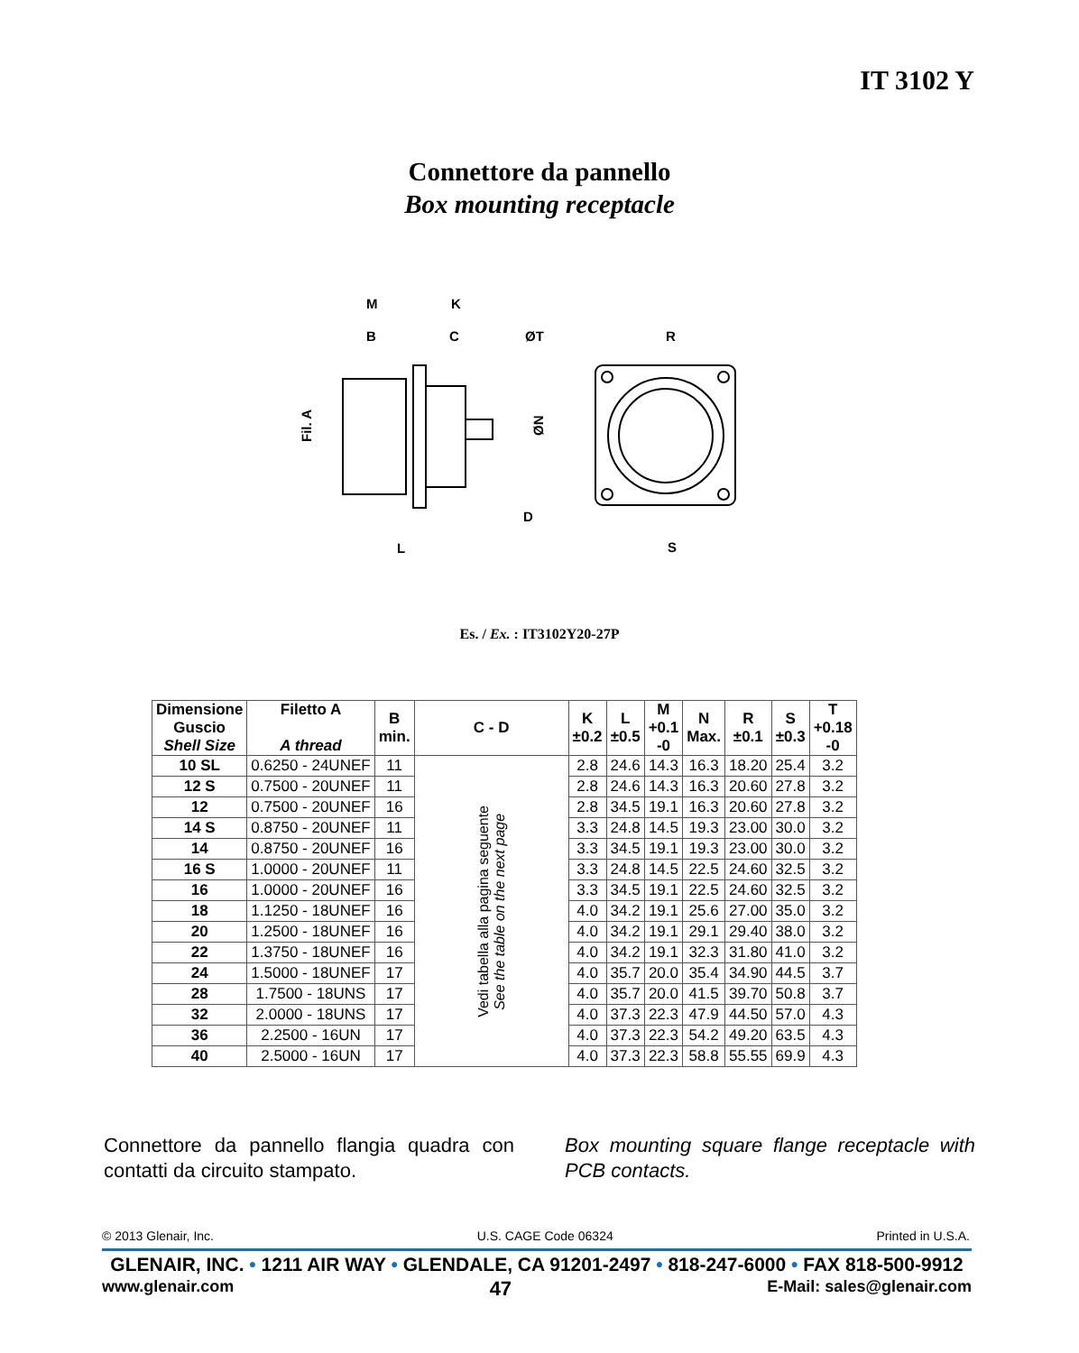IT 3102 Y
Connettore da pannello
Box mounting receptacle
M
K
B
C
ØT
R
D
L
S
Fil. A
ØN
Es. / Ex. : IT3102Y20-27P
| Dimensione Guscio Shell Size | Filetto A A thread | B min. | C - D | K ±0.2 | L ±0.5 | M +0.1 -0 | N Max. | R ±0.1 | S ±0.3 | T +0.18 -0 |
| --- | --- | --- | --- | --- | --- | --- | --- | --- | --- | --- |
| 10 SL | 0.6250 - 24UNEF | 11 | Vedi tabella alla pagina seguente See the table on the next page | 2.8 | 24.6 | 14.3 | 16.3 | 18.20 | 25.4 | 3.2 |
| 12 S | 0.7500 - 20UNEF | 11 | | 2.8 | 24.6 | 14.3 | 16.3 | 20.60 | 27.8 | 3.2 |
| 12 | 0.7500 - 20UNEF | 16 | | 2.8 | 34.5 | 19.1 | 16.3 | 20.60 | 27.8 | 3.2 |
| 14 S | 0.8750 - 20UNEF | 11 | | 3.3 | 24.8 | 14.5 | 19.3 | 23.00 | 30.0 | 3.2 |
| 14 | 0.8750 - 20UNEF | 16 | | 3.3 | 34.5 | 19.1 | 19.3 | 23.00 | 30.0 | 3.2 |
| 16 S | 1.0000 - 20UNEF | 11 | | 3.3 | 24.8 | 14.5 | 22.5 | 24.60 | 32.5 | 3.2 |
| 16 | 1.0000 - 20UNEF | 16 | | 3.3 | 34.5 | 19.1 | 22.5 | 24.60 | 32.5 | 3.2 |
| 18 | 1.1250 - 18UNEF | 16 | | 4.0 | 34.2 | 19.1 | 25.6 | 27.00 | 35.0 | 3.2 |
| 20 | 1.2500 - 18UNEF | 16 | | 4.0 | 34.2 | 19.1 | 29.1 | 29.40 | 38.0 | 3.2 |
| 22 | 1.3750 - 18UNEF | 16 | | 4.0 | 34.2 | 19.1 | 32.3 | 31.80 | 41.0 | 3.2 |
| 24 | 1.5000 - 18UNEF | 17 | | 4.0 | 35.7 | 20.0 | 35.4 | 34.90 | 44.5 | 3.7 |
| 28 | 1.7500 - 18UNS | 17 | | 4.0 | 35.7 | 20.0 | 41.5 | 39.70 | 50.8 | 3.7 |
| 32 | 2.0000 - 18UNS | 17 | | 4.0 | 37.3 | 22.3 | 47.9 | 44.50 | 57.0 | 4.3 |
| 36 | 2.2500 - 16UN | 17 | | 4.0 | 37.3 | 22.3 | 54.2 | 49.20 | 63.5 | 4.3 |
| 40 | 2.5000 - 16UN | 17 | | 4.0 | 37.3 | 22.3 | 58.8 | 55.55 | 69.9 | 4.3 |
Connettore da pannello flangia quadra con contatti da circuito stampato.
Box mounting square flange receptacle with PCB contacts.
© 2013 Glenair, Inc. U.S. CAGE Code 06324 Printed in U.S.A.
GLENAIR, INC. • 1211 AIR WAY • GLENDALE, CA 91201-2497 • 818-247-6000 • FAX 818-500-9912
www.glenair.com 47 E-Mail: sales@glenair.com